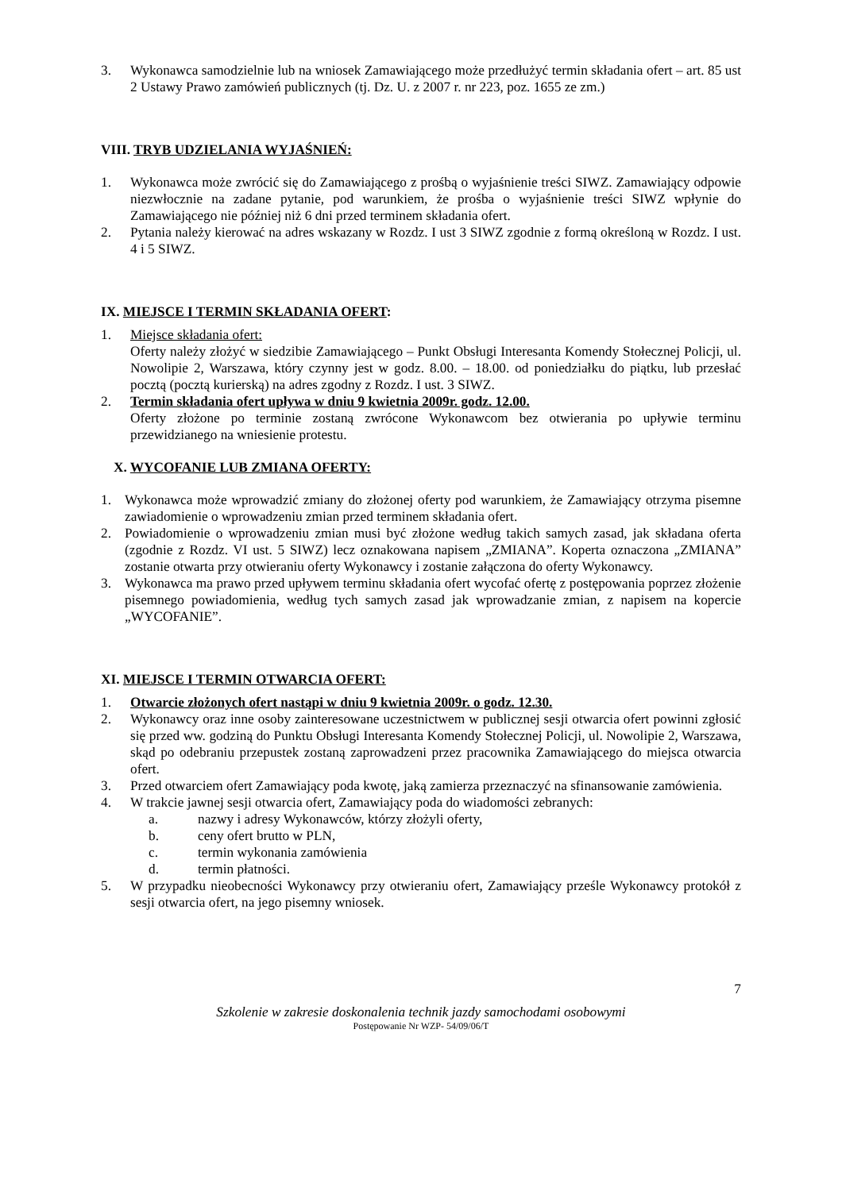3. Wykonawca samodzielnie lub na wniosek Zamawiającego może przedłużyć termin składania ofert – art. 85 ust 2 Ustawy Prawo zamówień publicznych (tj. Dz. U. z 2007 r. nr 223, poz. 1655 ze zm.)
VIII. TRYB UDZIELANIA WYJAŚNIEŃ:
1. Wykonawca może zwrócić się do Zamawiającego z prośbą o wyjaśnienie treści SIWZ. Zamawiający odpowie niezwłocznie na zadane pytanie, pod warunkiem, że prośba o wyjaśnienie treści SIWZ wpłynie do Zamawiającego nie później niż 6 dni przed terminem składania ofert.
2. Pytania należy kierować na adres wskazany w Rozdz. I ust 3 SIWZ zgodnie z formą określoną w Rozdz. I ust. 4 i 5 SIWZ.
IX. MIEJSCE I TERMIN SKŁADANIA OFERT:
1. Miejsce składania ofert:
Oferty należy złożyć w siedzibie Zamawiającego – Punkt Obsługi Interesanta Komendy Stołecznej Policji, ul. Nowolipie 2, Warszawa, który czynny jest w godz. 8.00. – 18.00. od poniedziałku do piątku, lub przesłać pocztą (pocztą kurierską) na adres zgodny z Rozdz. I ust. 3 SIWZ.
2. Termin składania ofert upływa w dniu 9 kwietnia 2009r. godz. 12.00.
Oferty złożone po terminie zostaną zwrócone Wykonawcom bez otwierania po upływie terminu przewidzianego na wniesienie protestu.
X. WYCOFANIE LUB ZMIANA OFERTY:
1. Wykonawca może wprowadzić zmiany do złożonej oferty pod warunkiem, że Zamawiający otrzyma pisemne zawiadomienie o wprowadzeniu zmian przed terminem składania ofert.
2. Powiadomienie o wprowadzeniu zmian musi być złożone według takich samych zasad, jak składana oferta (zgodnie z Rozdz. VI ust. 5 SIWZ) lecz oznakowana napisem „ZMIANA”. Koperta oznaczona „ZMIANA” zostanie otwarta przy otwieraniu oferty Wykonawcy i zostanie załączona do oferty Wykonawcy.
3. Wykonawca ma prawo przed upływem terminu składania ofert wycofać ofertę z postępowania poprzez złożenie pisemnego powiadomienia, według tych samych zasad jak wprowadzanie zmian, z napisem na kopercie „WYCOFANIE”.
XI. MIEJSCE I TERMIN OTWARCIA OFERT:
1. Otwarcie złożonych ofert nastąpi w dniu 9 kwietnia 2009r. o godz. 12.30.
2. Wykonawcy oraz inne osoby zainteresowane uczestnictwem w publicznej sesji otwarcia ofert powinni zgłosić się przed ww. godziną do Punktu Obsługi Interesanta Komendy Stołecznej Policji, ul. Nowolipie 2, Warszawa, skąd po odebraniu przepustek zostaną zaprowadzeni przez pracownika Zamawiającego do miejsca otwarcia ofert.
3. Przed otwarciem ofert Zamawiający poda kwotę, jaką zamierza przeznaczyć na sfinansowanie zamówienia.
4. W trakcie jawnej sesji otwarcia ofert, Zamawiający poda do wiadomości zebranych:
a. nazwy i adresy Wykonawców, którzy złożyli oferty,
b. ceny ofert brutto w PLN,
c. termin wykonania zamówienia
d. termin płatności.
5. W przypadku nieobecności Wykonawcy przy otwieraniu ofert, Zamawiający prześle Wykonawcy protokół z sesji otwarcia ofert, na jego pisemny wniosek.
7
Szkolenie w zakresie doskonalenia technik jazdy samochodami osobowymi
Postępowanie Nr WZP- 54/09/06/T